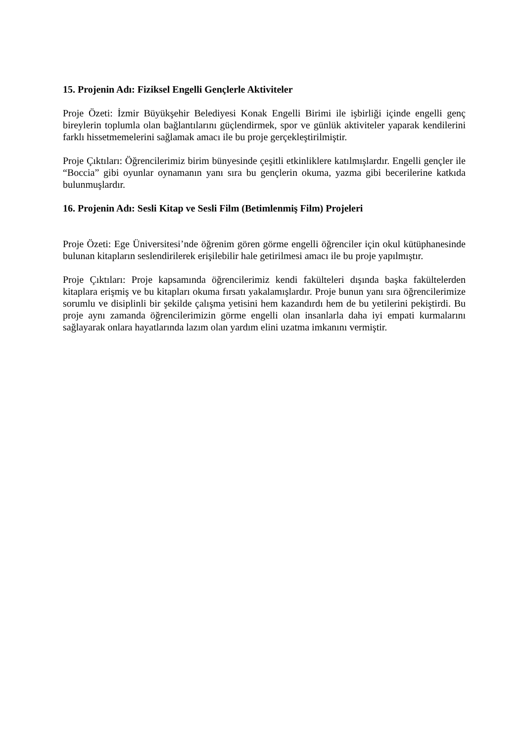15. Projenin Adı: Fiziksel Engelli Gençlerle Aktiviteler
Proje Özeti: İzmir Büyükşehir Belediyesi Konak Engelli Birimi ile işbirliği içinde engelli genç bireylerin toplumla olan bağlantılarını güçlendirmek, spor ve günlük aktiviteler yaparak kendilerini farklı hissetmemelerini sağlamak amacı ile bu proje gerçekleştirilmiştir.
Proje Çıktıları: Öğrencilerimiz birim bünyesinde çeşitli etkinliklere katılmışlardır. Engelli gençler ile “Boccia” gibi oyunlar oynamanın yanı sıra bu gençlerin okuma, yazma gibi becerilerine katkıda bulunmuşlardır.
16. Projenin Adı: Sesli Kitap ve Sesli Film (Betimlenmiş Film) Projeleri
Proje Özeti: Ege Üniversitesi’nde öğrenim gören görme engelli öğrenciler için okul kütüphanesinde bulunan kitapların seslendirilerek erişilebilir hale getirilmesi amacı ile bu proje yapılmıştır.
Proje Çıktıları: Proje kapsamında öğrencilerimiz kendi fakülteleri dışında başka fakültelerden kitaplara erişmiş ve bu kitapları okuma fırsatı yakalamışlardır. Proje bunun yanı sıra öğrencilerimize sorumlu ve disiplinli bir şekilde çalışma yetisini hem kazandırdı hem de bu yetilerini pekiştirdi. Bu proje aynı zamanda öğrencilerimizin görme engelli olan insanlarla daha iyi empati kurmalarını sağlayarak onlara hayatlarında lazım olan yardım elini uzatma imkanını vermiştir.